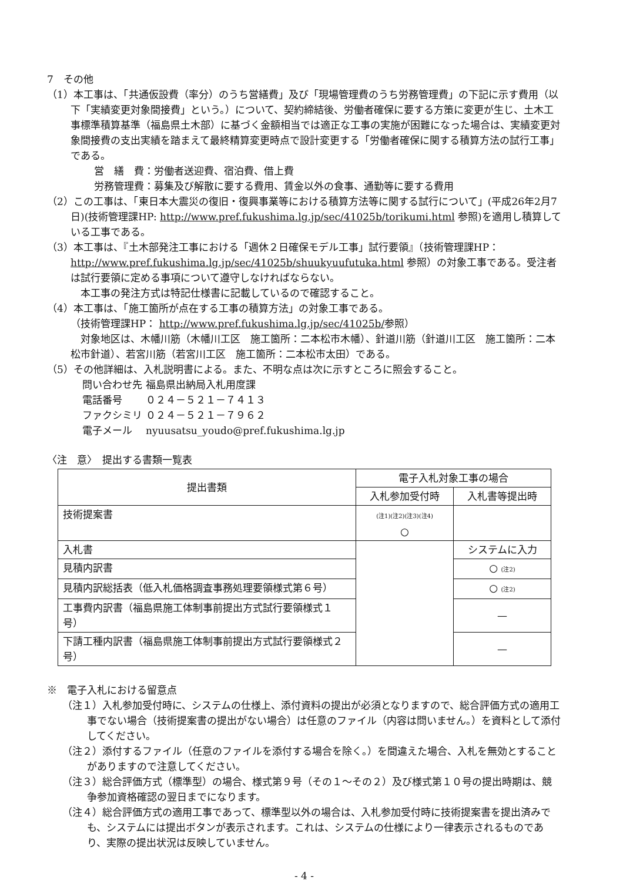7　その他
（1）本工事は、「共通仮設費（率分）のうち営繕費」及び「現場管理費のうち労務管理費」の下記に示す費用（以下「実績変更対象間接費」という。）について、契約締結後、労働者確保に要する方策に変更が生じ、土木工事標準積算基準（福島県土木部）に基づく金額相当では適正な工事の実施が困難になった場合は、実績変更対象間接費の支出実績を踏まえて最終精算変更時点で設計変更する「労働者確保に関する積算方法の試行工事」である。
営　繕　費：労働者送迎費、宿泊費、借上費
労務管理費：募集及び解散に要する費用、賃金以外の食事、通勤等に要する費用
（2）この工事は、「東日本大震災の復旧・復興事業等における積算方法等に関する試行について」(平成26年2月7日)(技術管理課HP: http://www.pref.fukushima.lg.jp/sec/41025b/torikumi.html 参照)を適用し積算している工事である。
（3）本工事は、『土木部発注工事における「週休２日確保モデル工事」試行要領』（技術管理課HP： http://www.pref.fukushima.lg.jp/sec/41025b/shuukyuufutuka.html 参照）の対象工事である。受注者は試行要領に定める事項について遵守しなければならない。
　本工事の発注方式は特記仕様書に記載しているので確認すること。
（4）本工事は、「施工箇所が点在する工事の積算方法」の対象工事である。
（技術管理課HP： http://www.pref.fukushima.lg.jp/sec/41025b/参照）
　対象地区は、木幡川筋（木幡川工区　施工箇所：二本松市木幡）、針道川筋（針道川工区　施工箇所：二本松市針道）、若宮川筋（若宮川工区　施工箇所：二本松市太田）である。
（5）その他詳細は、入札説明書による。また、不明な点は次に示すところに照会すること。
| 問い合わせ先 | 福島県出納局入札用度課 |
| 電話番号 | ０２４－５２１－７４１３ |
| ファクシミリ | ０２４－５２１－７９６２ |
| 電子メール | nyuusatsu_youdo@pref.fukushima.lg.jp |
〈注　意〉　提出する書類一覧表
| 提出書類 | 電子入札対象工事の場合 | |
| --- | --- | --- |
| | 入札参加受付時 | 入札書等提出時 |
| 技術提案書 | (注1)(注2)(注3)(注4) ○ | |
| 入札書 | | システムに入力 |
| 見積内訳書 | | ○ (注2) |
| 見積内訳総括表（低入札価格調査事務処理要領様式第６号） | | ○ (注2) |
| 工事費内訳書（福島県施工体制事前提出方式試行要領様式１号） | | — |
| 下請工種内訳書（福島県施工体制事前提出方式試行要領様式２号） | | — |
※　電子入札における留意点
（注１）入札参加受付時に、システムの仕様上、添付資料の提出が必須となりますので、総合評価方式の適用工事でない場合（技術提案書の提出がない場合）は任意のファイル（内容は問いません。）を資料として添付してください。
（注２）添付するファイル（任意のファイルを添付する場合を除く。）を間違えた場合、入札を無効とすることがありますので注意してください。
（注３）総合評価方式（標準型）の場合、様式第９号（その１～その２）及び様式第１０号の提出時期は、競争参加資格確認の翌日までになります。
（注４）総合評価方式の適用工事であって、標準型以外の場合は、入札参加受付時に技術提案書を提出済みでも、システムには提出ボタンが表示されます。これは、システムの仕様により一律表示されるものであり、実際の提出状況は反映していません。
- 4 -